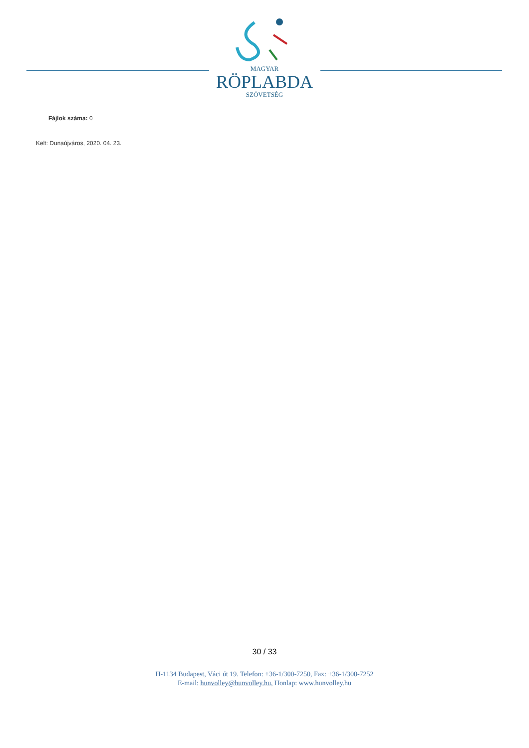MAGYAR
RÖPLABDA
SZÖVETSÉG
Fájlok száma: 0
Kelt: Dunaújváros, 2020. 04. 23.
30 / 33
H-1134 Budapest, Váci út 19. Telefon: +36-1/300-7250, Fax: +36-1/300-7252
E-mail: hunvolley@hunvolley.hu, Honlap: www.hunvolley.hu